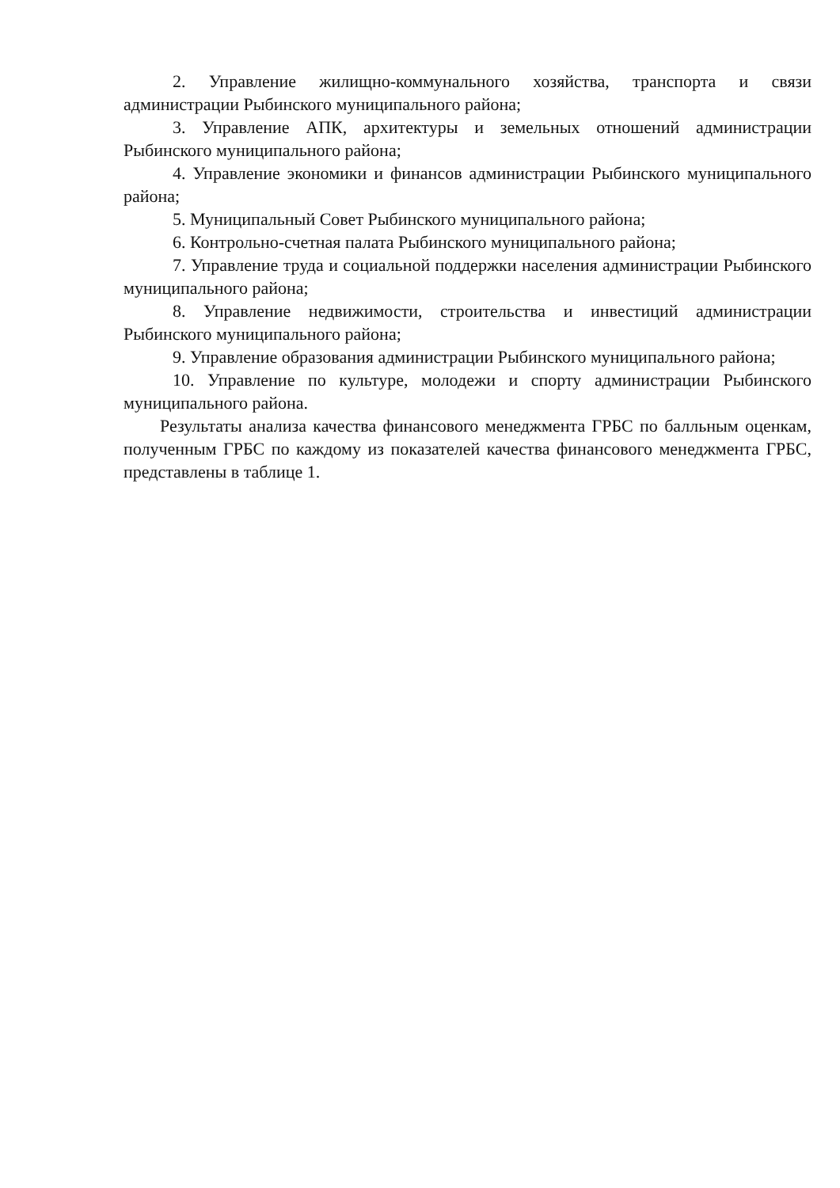2. Управление жилищно-коммунального хозяйства, транспорта и связи администрации Рыбинского муниципального района;
3. Управление АПК, архитектуры и земельных отношений администрации Рыбинского муниципального района;
4. Управление экономики и финансов администрации Рыбинского муниципального района;
5. Муниципальный Совет Рыбинского муниципального района;
6. Контрольно-счетная палата Рыбинского муниципального района;
7. Управление труда и социальной поддержки населения администрации Рыбинского муниципального района;
8. Управление недвижимости, строительства и инвестиций администрации Рыбинского муниципального района;
9. Управление образования администрации Рыбинского муниципального района;
10. Управление по культуре, молодежи и спорту администрации Рыбинского муниципального района.
Результаты анализа качества финансового менеджмента ГРБС по балльным оценкам, полученным ГРБС по каждому из показателей качества финансового менеджмента ГРБС, представлены в таблице 1.